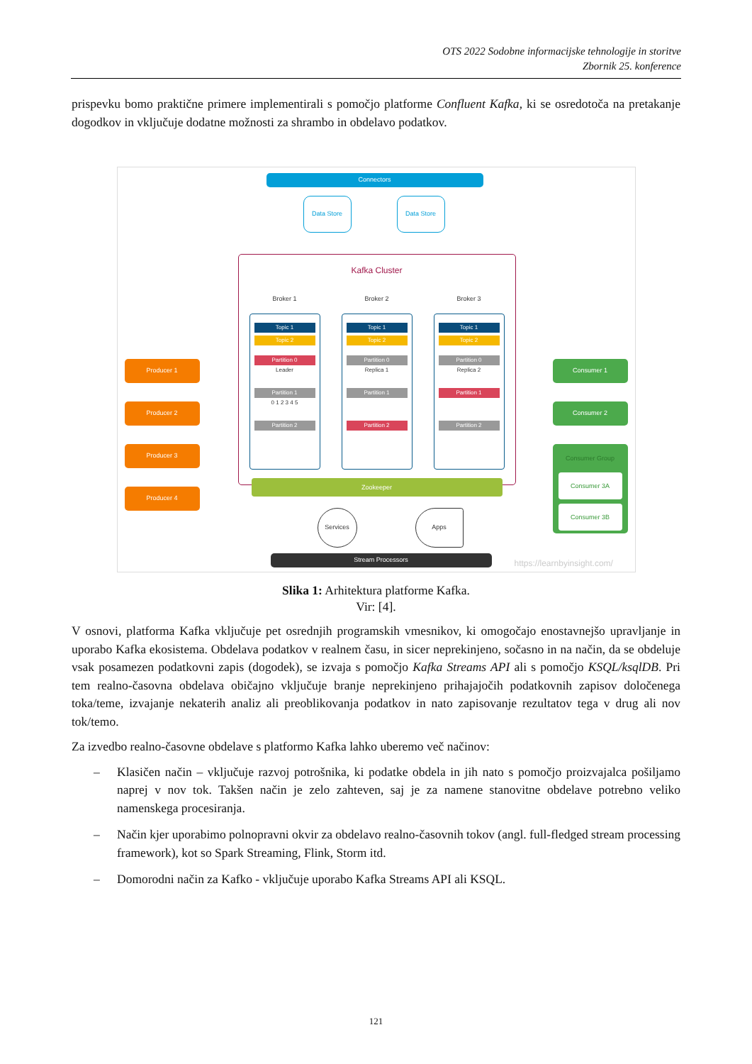OTS 2022 Sodobne informacijske tehnologije in storitve
Zbornik 25. konference
prispevku bomo praktične primere implementirali s pomočjo platforme Confluent Kafka, ki se osredotoča na pretakanje dogodkov in vključuje dodatne možnosti za shrambo in obdelavo podatkov.
Connectors
Data Store Data Store
Kafka Cluster
Broker 1 Broker 2 Broker 3
Topic 1
Topic 2
Partition 0
Leader
Partition 1
0 1 2 3 4 5
Partition 2
Topic 1
Topic 2
Partition 0
Replica 1
Partition 1
Partition 2
Topic 1
Topic 2
Partition 0
Replica 2
Partition 1
Partition 2
Zookeeper
Producer 1
Producer 2
Producer 3
Producer 4
Consumer 1
Consumer 2
Consumer Group
Consumer 3A
Consumer 3B
Services Apps
Stream Processors https://learnbyinsight.com/
Slika 1: Arhitektura platforme Kafka.
Vir: [4].
V osnovi, platforma Kafka vključuje pet osrednjih programskih vmesnikov, ki omogočajo enostavnejšo upravljanje in uporabo Kafka ekosistema. Obdelava podatkov v realnem času, in sicer neprekinjeno, sočasno in na način, da se obdeluje vsak posamezen podatkovni zapis (dogodek), se izvaja s pomočjo Kafka Streams API ali s pomočjo KSQL/ksqlDB. Pri tem realno-časovna obdelava običajno vključuje branje neprekinjeno prihajajočih podatkovnih zapisov določenega toka/teme, izvajanje nekaterih analiz ali preoblikovanja podatkov in nato zapisovanje rezultatov tega v drug ali nov tok/temo.
Za izvedbo realno-časovne obdelave s platformo Kafka lahko uberemo več načinov:
– Klasičen način – vključuje razvoj potrošnika, ki podatke obdela in jih nato s pomočjo proizvajalca pošiljamo naprej v nov tok. Takšen način je zelo zahteven, saj je za namene stanovitne obdelave potrebno veliko namenskega procesiranja.
– Način kjer uporabimo polnopravni okvir za obdelavo realno-časovnih tokov (angl. full-fledged stream processing framework), kot so Spark Streaming, Flink, Storm itd.
– Domorodni način za Kafko - vključuje uporabo Kafka Streams API ali KSQL.
121